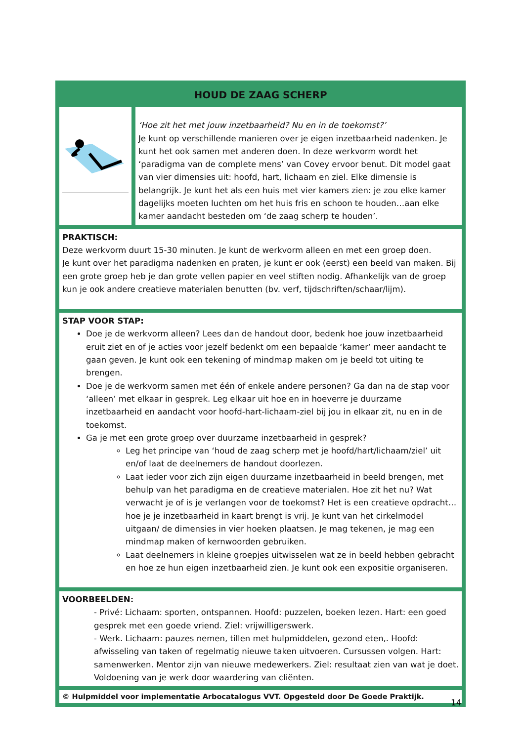| HOUD DE ZAAG SCHERP | |
| | ‘Hoe zit het met jouw inzetbaarheid? Nu en in de toekomst?’ Je kunt op verschillende manieren over je eigen inzetbaarheid nadenken. Je kunt het ook samen met anderen doen. In deze werkvorm wordt het ‘paradigma van de complete mens’ van Covey ervoor benut. Dit model gaat van vier dimensies uit: hoofd, hart, lichaam en ziel. Elke dimensie is belangrijk. Je kunt het als een huis met vier kamers zien: je zou elke kamer dagelijks moeten luchten om het huis fris en schoon te houden…aan elke kamer aandacht besteden om ‘de zaag scherp te houden’. |
| PRAKTISCH: Deze werkvorm duurt 15-30 minuten. Je kunt de werkvorm alleen en met een groep doen. Je kunt over het paradigma nadenken en praten, je kunt er ook (eerst) een beeld van maken. Bij een grote groep heb je dan grote vellen papier en veel stiften nodig. Afhankelijk van de groep kun je ook andere creatieve materialen benutten (bv. verf, tijdschriften/schaar/lijm). | |
| STAP VOOR STAP: Doe je de werkvorm alleen? Lees dan de handout door, bedenk hoe jouw inzetbaarheid eruit ziet en of je acties voor jezelf bedenkt om een bepaalde ‘kamer’ meer aandacht te gaan geven. Je kunt ook een tekening of mindmap maken om je beeld tot uiting te brengen. Doe je de werkvorm samen met één of enkele andere personen? Ga dan na de stap voor ‘alleen’ met elkaar in gesprek. Leg elkaar uit hoe en in hoeverre je duurzame inzetbaarheid en aandacht voor hoofd-hart-lichaam-ziel bij jou in elkaar zit, nu en in de toekomst. Ga je met een grote groep over duurzame inzetbaarheid in gesprek? Leg het principe van ‘houd de zaag scherp met je hoofd/hart/lichaam/ziel’ uit en/of laat de deelnemers de handout doorlezen. Laat ieder voor zich zijn eigen duurzame inzetbaarheid in beeld brengen, met behulp van het paradigma en de creatieve materialen. Hoe zit het nu? Wat verwacht je of is je verlangen voor de toekomst? Het is een creatieve opdracht…hoe je je inzetbaarheid in kaart brengt is vrij. Je kunt van het cirkelmodel uitgaan/ de dimensies in vier hoeken plaatsen. Je mag tekenen, je mag een mindmap maken of kernwoorden gebruiken. Laat deelnemers in kleine groepjes uitwisselen wat ze in beeld hebben gebracht en hoe ze hun eigen inzetbaarheid zien. Je kunt ook een expositie organiseren. | |
| VOORBEELDEN: - Privé: Lichaam: sporten, ontspannen. Hoofd: puzzelen, boeken lezen. Hart: een goed gesprek met een goede vriend. Ziel: vrijwilligerswerk. - Werk. Lichaam: pauzes nemen, tillen met hulpmiddelen, gezond eten,. Hoofd: afwisseling van taken of regelmatig nieuwe taken uitvoeren. Cursussen volgen. Hart: samenwerken. Mentor zijn van nieuwe medewerkers. Ziel: resultaat zien van wat je doet. Voldoening van je werk door waardering van cliënten. | |
| © Hulpmiddel voor implementatie Arbocatalogus VVT. Opgesteld door De Goede Praktijk. | |
14